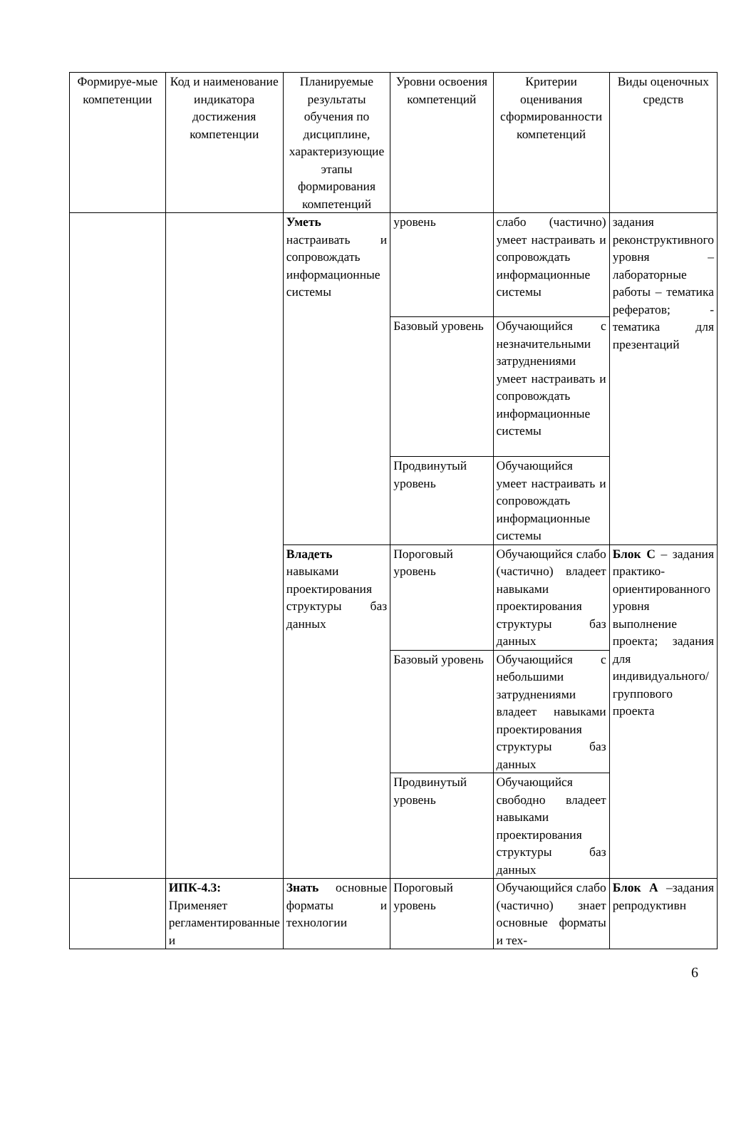| Формируе-мые компетенции | Код и наименование индикатора достижения компетенции | Планируемые результаты обучения по дисциплине, характеризующие этапы формирования компетенций | Уровни освоения компетенций | Критерии оценивания сформированности компетенций | Виды оценочных средств |
| --- | --- | --- | --- | --- | --- |
| | | Уметь настраивать и сопровождать информационные системы | уровень | слабо (частично) умеет настраивать и сопровождать информационные системы | задания реконструктивного уровня – лабораторные работы – тематика рефератов; - тематика для презентаций |
| | | | Базовый уровень | Обучающийся с незначительными затруднениями умеет настраивать и сопровождать информационные системы | |
| | | | Продвинутый уровень | Обучающийся умеет настраивать и сопровождать информационные системы | |
| | | Владеть навыками проектирования структуры баз данных | Пороговый уровень | Обучающийся слабо (частично) владеет навыками проектирования структуры баз данных | Блок С – задания практико-ориентированного уровня выполнение проекта; задания для индивидуального/группового проекта |
| | | | Базовый уровень | Обучающийся с небольшими затруднениями владеет навыками проектирования структуры баз данных | |
| | | | Продвинутый уровень | Обучающийся свободно владеет навыками проектирования структуры баз данных | |
| | ИПК-4.3: Применяет регламентированные и | Знать основные форматы и технологии | Пороговый уровень | Обучающийся слабо (частично) знает основные форматы и тех- | Блок А –задания репродуктивн |
6